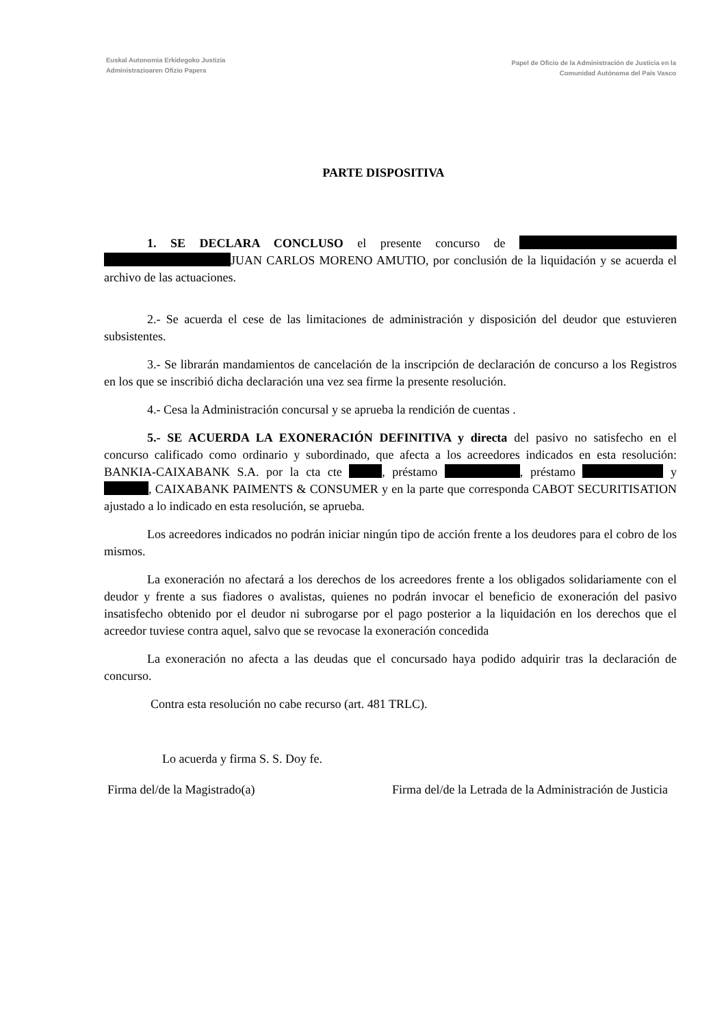Euskal Autonomia Erkidegoko Justizia
Administrazioaren Ofizio Papera
Papel de Oficio de la Administración de Justicia en la
Comunidad Autónoma del País Vasco
PARTE DISPOSITIVA
1. SE DECLARA CONCLUSO el presente concurso de JUAN CARLOS MORENO AMUTIO, por conclusión de la liquidación y se acuerda el archivo de las actuaciones.
2.- Se acuerda el cese de las limitaciones de administración y disposición del deudor que estuvieren subsistentes.
3.- Se librarán mandamientos de cancelación de la inscripción de declaración de concurso a los Registros en los que se inscribió dicha declaración una vez sea firme la presente resolución.
4.- Cesa la Administración concursal y se aprueba la rendición de cuentas .
5.- SE ACUERDA LA EXONERACIÓN DEFINITIVA y directa del pasivo no satisfecho en el concurso calificado como ordinario y subordinado, que afecta a los acreedores indicados en esta resolución: BANKIA-CAIXABANK S.A. por la cta cte , préstamo , préstamo y , CAIXABANK PAIMENTS & CONSUMER y en la parte que corresponda CABOT SECURITISATION ajustado a lo indicado en esta resolución, se aprueba.
Los acreedores indicados no podrán iniciar ningún tipo de acción frente a los deudores para el cobro de los mismos.
La exoneración no afectará a los derechos de los acreedores frente a los obligados solidariamente con el deudor y frente a sus fiadores o avalistas, quienes no podrán invocar el beneficio de exoneración del pasivo insatisfecho obtenido por el deudor ni subrogarse por el pago posterior a la liquidación en los derechos que el acreedor tuviese contra aquel, salvo que se revocase la exoneración concedida
La exoneración no afecta a las deudas que el concursado haya podido adquirir tras la declaración de concurso.
Contra esta resolución no cabe recurso (art. 481 TRLC).
Lo acuerda y firma S. S. Doy fe.
Firma del/de la Magistrado(a) Firma del/de la Letrada de la Administración de Justicia